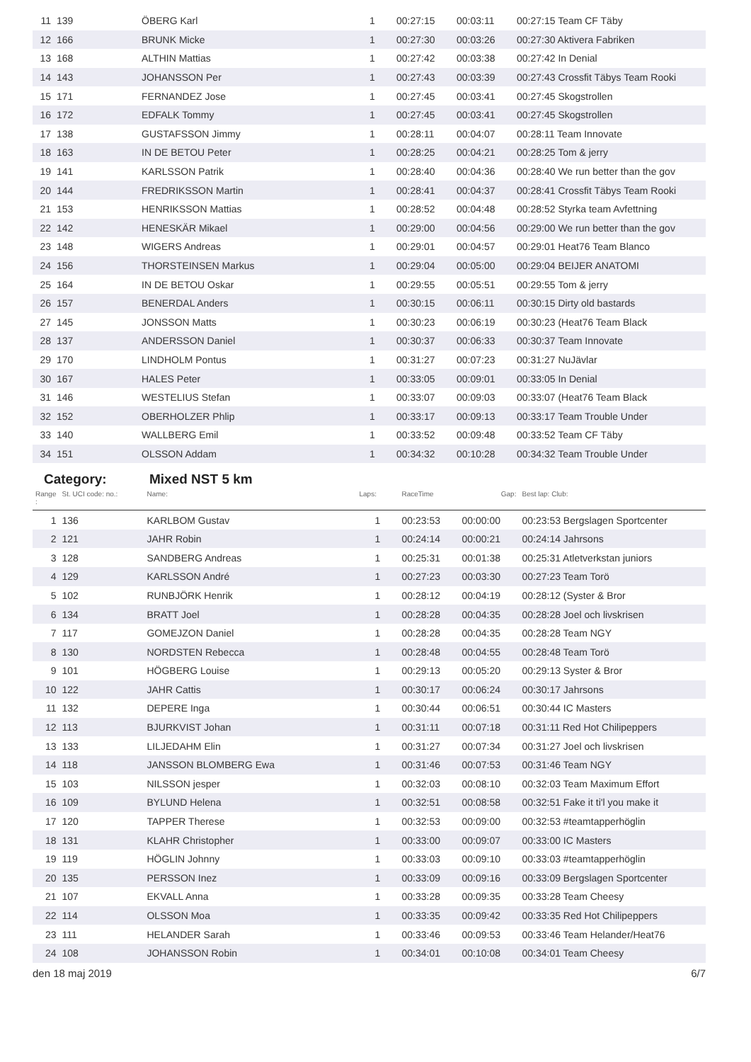| 11 | 139 | ÖBERG Karl | 1 | 00:27:15 | 00:03:11 | 00:27:15 Team CF Täby |
| 12 | 166 | BRUNK Micke | 1 | 00:27:30 | 00:03:26 | 00:27:30 Aktivera Fabriken |
| 13 | 168 | ALTHIN Mattias | 1 | 00:27:42 | 00:03:38 | 00:27:42 In Denial |
| 14 | 143 | JOHANSSON Per | 1 | 00:27:43 | 00:03:39 | 00:27:43 Crossfit Täbys Team Rooki |
| 15 | 171 | FERNANDEZ Jose | 1 | 00:27:45 | 00:03:41 | 00:27:45 Skogstrollen |
| 16 | 172 | EDFALK Tommy | 1 | 00:27:45 | 00:03:41 | 00:27:45 Skogstrollen |
| 17 | 138 | GUSTAFSSON Jimmy | 1 | 00:28:11 | 00:04:07 | 00:28:11 Team Innovate |
| 18 | 163 | IN DE BETOU Peter | 1 | 00:28:25 | 00:04:21 | 00:28:25 Tom & jerry |
| 19 | 141 | KARLSSON Patrik | 1 | 00:28:40 | 00:04:36 | 00:28:40 We run better than the gov |
| 20 | 144 | FREDRIKSSON Martin | 1 | 00:28:41 | 00:04:37 | 00:28:41 Crossfit Täbys Team Rooki |
| 21 | 153 | HENRIKSSON Mattias | 1 | 00:28:52 | 00:04:48 | 00:28:52 Styrka team Avfettning |
| 22 | 142 | HENESKÄR Mikael | 1 | 00:29:00 | 00:04:56 | 00:29:00 We run better than the gov |
| 23 | 148 | WIGERS Andreas | 1 | 00:29:01 | 00:04:57 | 00:29:01 Heat76 Team Blanco |
| 24 | 156 | THORSTEINSEN Markus | 1 | 00:29:04 | 00:05:00 | 00:29:04 BEIJER ANATOMI |
| 25 | 164 | IN DE BETOU Oskar | 1 | 00:29:55 | 00:05:51 | 00:29:55 Tom & jerry |
| 26 | 157 | BENERDAL Anders | 1 | 00:30:15 | 00:06:11 | 00:30:15 Dirty old bastards |
| 27 | 145 | JONSSON Matts | 1 | 00:30:23 | 00:06:19 | 00:30:23 (Heat76 Team Black |
| 28 | 137 | ANDERSSON Daniel | 1 | 00:30:37 | 00:06:33 | 00:30:37 Team Innovate |
| 29 | 170 | LINDHOLM Pontus | 1 | 00:31:27 | 00:07:23 | 00:31:27 NuJävlar |
| 30 | 167 | HALES Peter | 1 | 00:33:05 | 00:09:01 | 00:33:05 In Denial |
| 31 | 146 | WESTELIUS Stefan | 1 | 00:33:07 | 00:09:03 | 00:33:07 (Heat76 Team Black |
| 32 | 152 | OBERHOLZER Phlip | 1 | 00:33:17 | 00:09:13 | 00:33:17 Team Trouble Under |
| 33 | 140 | WALLBERG Emil | 1 | 00:33:52 | 00:09:48 | 00:33:52 Team CF Täby |
| 34 | 151 | OLSSON Addam | 1 | 00:34:32 | 00:10:28 | 00:34:32 Team Trouble Under |
Category: Mixed NST 5 km
| Range : | St. UCI code: no.: | Name: | Laps: | RaceTime | Gap: | Best lap: Club: |
| --- | --- | --- | --- | --- | --- | --- |
| 1 | 136 | KARLBOM Gustav | 1 | 00:23:53 | 00:00:00 | 00:23:53 Bergslagen Sportcenter |
| 2 | 121 | JAHR Robin | 1 | 00:24:14 | 00:00:21 | 00:24:14 Jahrsons |
| 3 | 128 | SANDBERG Andreas | 1 | 00:25:31 | 00:01:38 | 00:25:31 Atletverkstan juniors |
| 4 | 129 | KARLSSON André | 1 | 00:27:23 | 00:03:30 | 00:27:23 Team Torö |
| 5 | 102 | RUNBJÖRK Henrik | 1 | 00:28:12 | 00:04:19 | 00:28:12 (Syster & Bror |
| 6 | 134 | BRATT Joel | 1 | 00:28:28 | 00:04:35 | 00:28:28 Joel och livskrisen |
| 7 | 117 | GOMEJZON Daniel | 1 | 00:28:28 | 00:04:35 | 00:28:28 Team NGY |
| 8 | 130 | NORDSTEN Rebecca | 1 | 00:28:48 | 00:04:55 | 00:28:48 Team Torö |
| 9 | 101 | HÖGBERG Louise | 1 | 00:29:13 | 00:05:20 | 00:29:13 Syster & Bror |
| 10 | 122 | JAHR Cattis | 1 | 00:30:17 | 00:06:24 | 00:30:17 Jahrsons |
| 11 | 132 | DEPERE Inga | 1 | 00:30:44 | 00:06:51 | 00:30:44 IC Masters |
| 12 | 113 | BJURKVIST Johan | 1 | 00:31:11 | 00:07:18 | 00:31:11 Red Hot Chilipeppers |
| 13 | 133 | LILJEDAHM Elin | 1 | 00:31:27 | 00:07:34 | 00:31:27 Joel och livskrisen |
| 14 | 118 | JANSSON BLOMBERG Ewa | 1 | 00:31:46 | 00:07:53 | 00:31:46 Team NGY |
| 15 | 103 | NILSSON jesper | 1 | 00:32:03 | 00:08:10 | 00:32:03 Team Maximum Effort |
| 16 | 109 | BYLUND Helena | 1 | 00:32:51 | 00:08:58 | 00:32:51 Fake it ti'l you make it |
| 17 | 120 | TAPPER Therese | 1 | 00:32:53 | 00:09:00 | 00:32:53 #teamtapperhöglin |
| 18 | 131 | KLAHR Christopher | 1 | 00:33:00 | 00:09:07 | 00:33:00 IC Masters |
| 19 | 119 | HÖGLIN Johnny | 1 | 00:33:03 | 00:09:10 | 00:33:03 #teamtapperhöglin |
| 20 | 135 | PERSSON Inez | 1 | 00:33:09 | 00:09:16 | 00:33:09 Bergslagen Sportcenter |
| 21 | 107 | EKVALL Anna | 1 | 00:33:28 | 00:09:35 | 00:33:28 Team Cheesy |
| 22 | 114 | OLSSON Moa | 1 | 00:33:35 | 00:09:42 | 00:33:35 Red Hot Chilipeppers |
| 23 | 111 | HELANDER Sarah | 1 | 00:33:46 | 00:09:53 | 00:33:46 Team Helander/Heat76 |
| 24 | 108 | JOHANSSON Robin | 1 | 00:34:01 | 00:10:08 | 00:34:01 Team Cheesy |
den 18 maj 2019 6/7